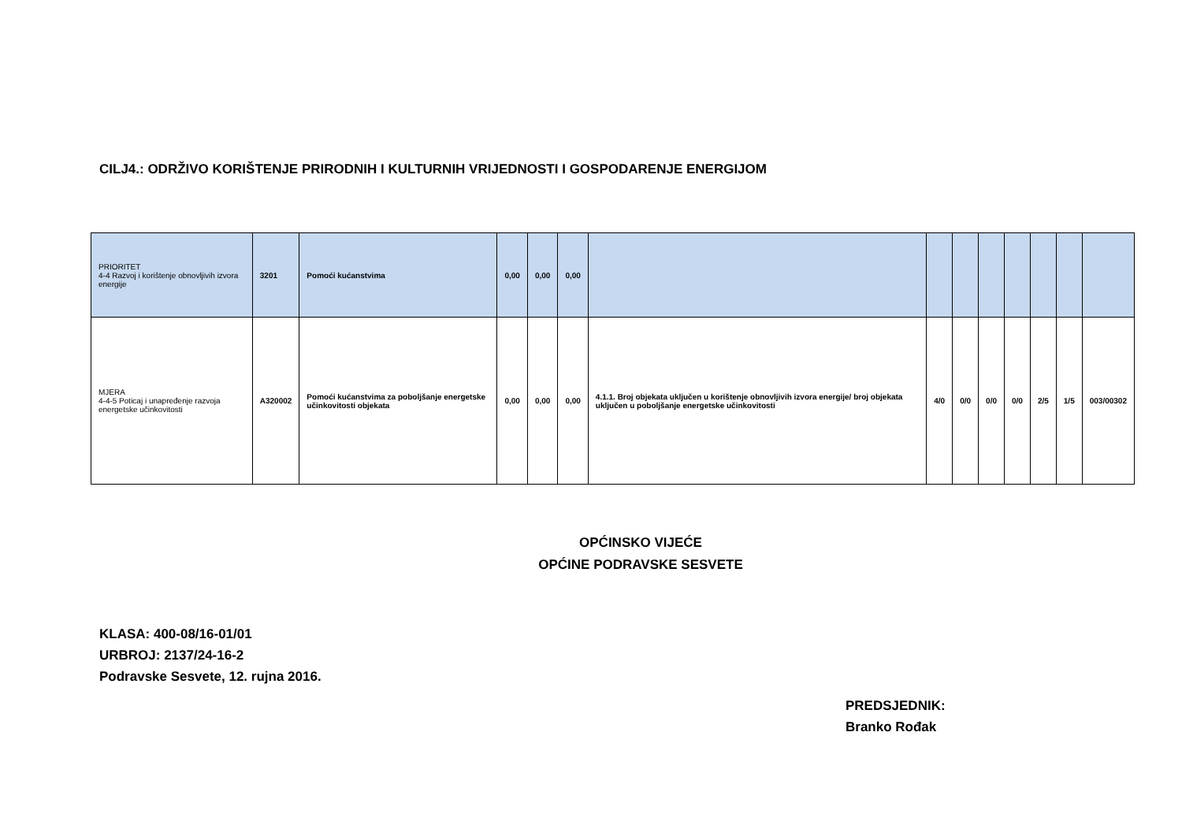CILJ4.: ODRŽIVO KORIŠTENJE PRIRODNIH I KULTURNIH VRIJEDNOSTI I GOSPODARENJE ENERGIJOM
| PRIORITET 4-4 Razvoj i korištenje obnovljivih izvora energije | 3201 | Pomoći kućanstvima | 0,00 | 0,00 | 0,00 | | | | | | | | |
| MJERA 4-4-5 Poticaj i unapređenje razvoja energetske učinkovitosti | A320002 | Pomoći kućanstvima za poboljšanje energetske učinkovitosti objekata | 0,00 | 0,00 | 0,00 | 4.1.1. Broj objekata uključen u korištenje obnovljivih izvora energije/ broj objekata uključen u poboljšanje energetske učinkovitosti | 4/0 | 0/0 | 0/0 | 0/0 | 2/5 | 1/5 | 003/00302 |
OPĆINSKO VIJEĆE
OPĆINE PODRAVSKE SESVETE
KLASA: 400-08/16-01/01
URBROJ: 2137/24-16-2
Podravske Sesvete, 12. rujna 2016.
PREDSJEDNIK:
Branko Rođak